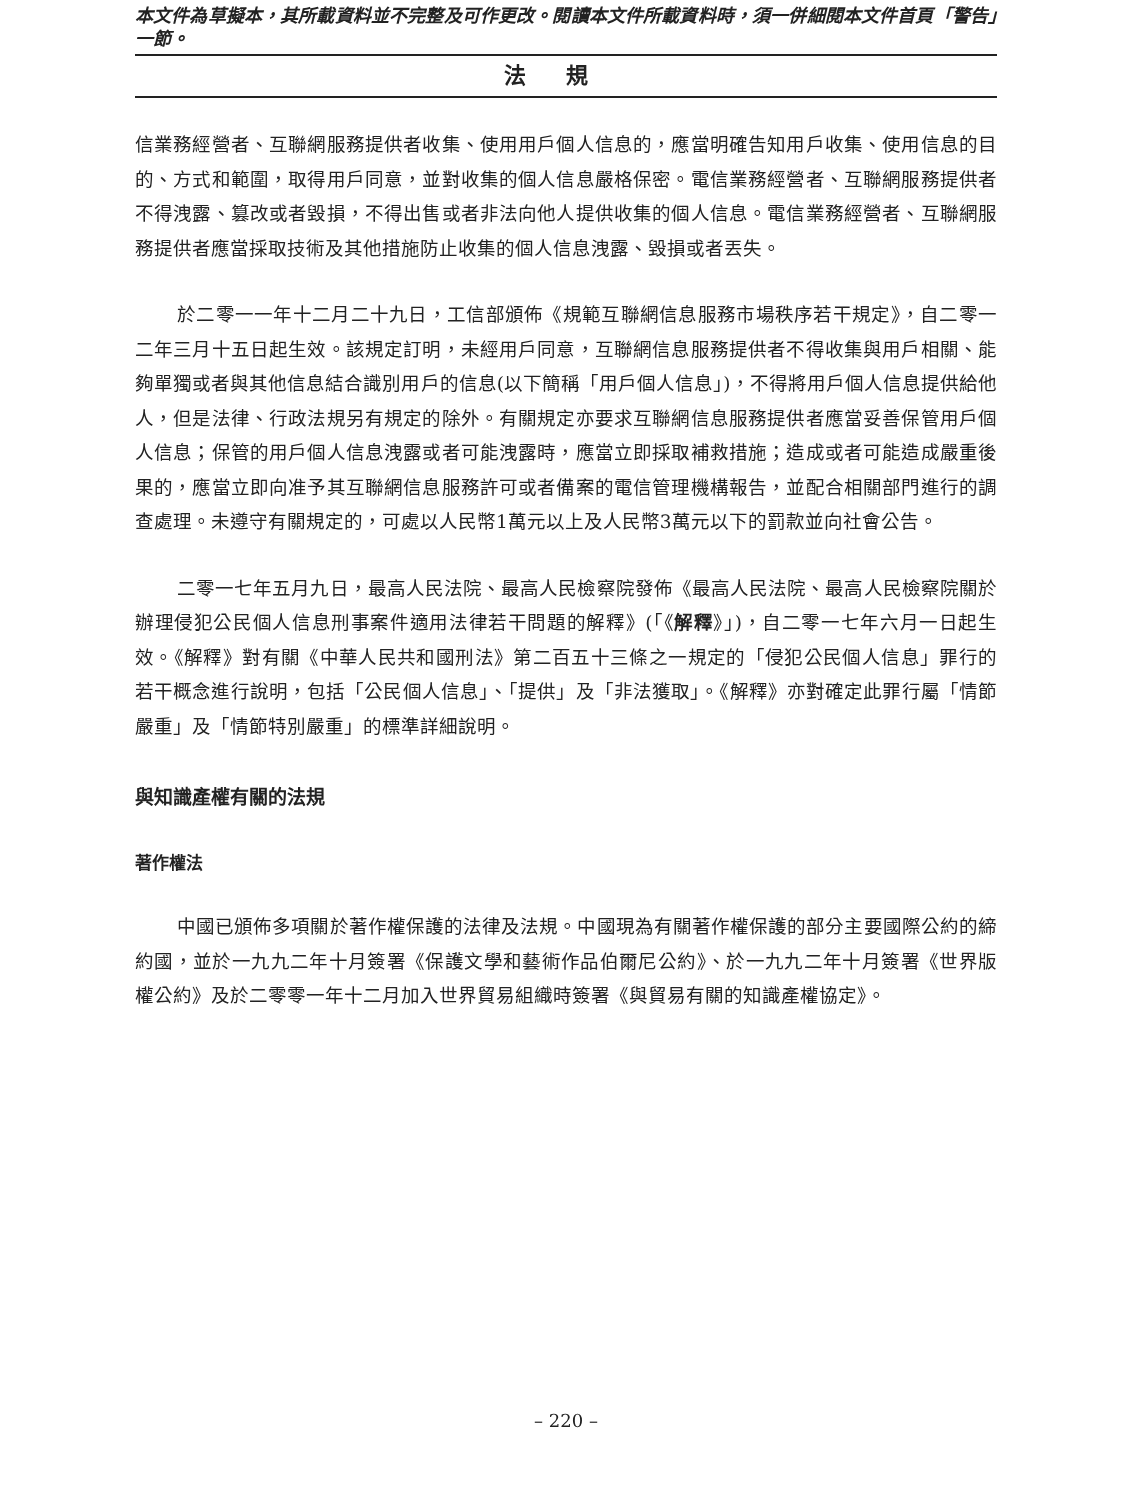本文件為草擬本，其所載資料並不完整及可作更改。閱讀本文件所載資料時，須一併細閱本文件首頁「警告」一節。
法規
信業務經營者、互聯網服務提供者收集、使用用戶個人信息的，應當明確告知用戶收集、使用信息的目的、方式和範圍，取得用戶同意，並對收集的個人信息嚴格保密。電信業務經營者、互聯網服務提供者不得洩露、篡改或者毀損，不得出售或者非法向他人提供收集的個人信息。電信業務經營者、互聯網服務提供者應當採取技術及其他措施防止收集的個人信息洩露、毀損或者丟失。
於二零一一年十二月二十九日，工信部頒佈《規範互聯網信息服務市場秩序若干規定》，自二零一二年三月十五日起生效。該規定訂明，未經用戶同意，互聯網信息服務提供者不得收集與用戶相關、能夠單獨或者與其他信息結合識別用戶的信息(以下簡稱「用戶個人信息」)，不得將用戶個人信息提供給他人，但是法律、行政法規另有規定的除外。有關規定亦要求互聯網信息服務提供者應當妥善保管用戶個人信息；保管的用戶個人信息洩露或者可能洩露時，應當立即採取補救措施；造成或者可能造成嚴重後果的，應當立即向准予其互聯網信息服務許可或者備案的電信管理機構報告，並配合相關部門進行的調查處理。未遵守有關規定的，可處以人民幣1萬元以上及人民幣3萬元以下的罰款並向社會公告。
二零一七年五月九日，最高人民法院、最高人民檢察院發佈《最高人民法院、最高人民檢察院關於辦理侵犯公民個人信息刑事案件適用法律若干問題的解釋》(「《解釋》」)，自二零一七年六月一日起生效。《解釋》對有關《中華人民共和國刑法》第二百五十三條之一規定的「侵犯公民個人信息」罪行的若干概念進行說明，包括「公民個人信息」、「提供」及「非法獲取」。《解釋》亦對確定此罪行屬「情節嚴重」及「情節特別嚴重」的標準詳細說明。
與知識產權有關的法規
著作權法
中國已頒佈多項關於著作權保護的法律及法規。中國現為有關著作權保護的部分主要國際公約的締約國，並於一九九二年十月簽署《保護文學和藝術作品伯爾尼公約》、於一九九二年十月簽署《世界版權公約》及於二零零一年十二月加入世界貿易組織時簽署《與貿易有關的知識產權協定》。
– 220 –